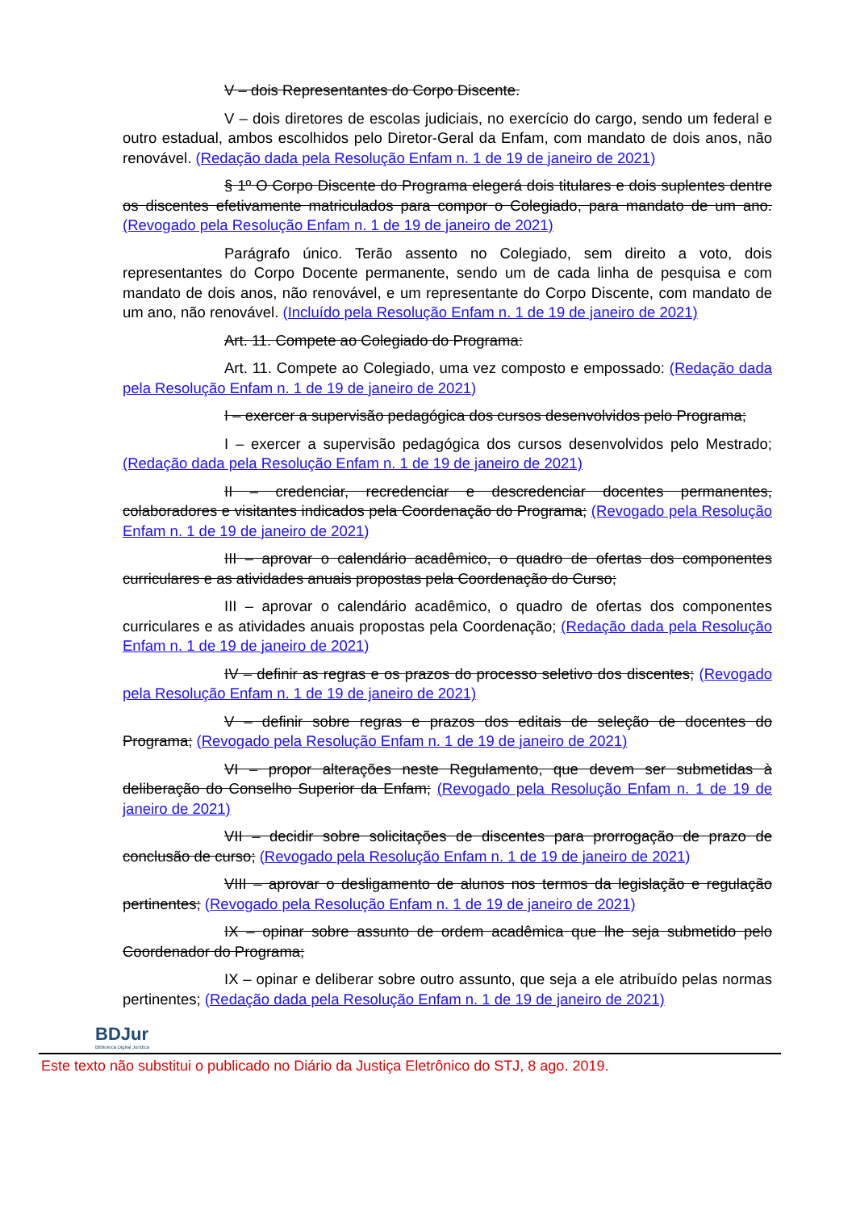V – dois Representantes do Corpo Discente.
V – dois diretores de escolas judiciais, no exercício do cargo, sendo um federal e outro estadual, ambos escolhidos pelo Diretor-Geral da Enfam, com mandato de dois anos, não renovável. (Redação dada pela Resolução Enfam n. 1 de 19 de janeiro de 2021)
§ 1º O Corpo Discente do Programa elegerá dois titulares e dois suplentes dentre os discentes efetivamente matriculados para compor o Colegiado, para mandato de um ano. (Revogado pela Resolução Enfam n. 1 de 19 de janeiro de 2021)
Parágrafo único. Terão assento no Colegiado, sem direito a voto, dois representantes do Corpo Docente permanente, sendo um de cada linha de pesquisa e com mandato de dois anos, não renovável, e um representante do Corpo Discente, com mandato de um ano, não renovável. (Incluído pela Resolução Enfam n. 1 de 19 de janeiro de 2021)
Art. 11. Compete ao Colegiado do Programa:
Art. 11. Compete ao Colegiado, uma vez composto e empossado: (Redação dada pela Resolução Enfam n. 1 de 19 de janeiro de 2021)
I – exercer a supervisão pedagógica dos cursos desenvolvidos pelo Programa;
I – exercer a supervisão pedagógica dos cursos desenvolvidos pelo Mestrado; (Redação dada pela Resolução Enfam n. 1 de 19 de janeiro de 2021)
II – credenciar, recredenciar e descredenciar docentes permanentes, colaboradores e visitantes indicados pela Coordenação do Programa; (Revogado pela Resolução Enfam n. 1 de 19 de janeiro de 2021)
III – aprovar o calendário acadêmico, o quadro de ofertas dos componentes curriculares e as atividades anuais propostas pela Coordenação do Curso;
III – aprovar o calendário acadêmico, o quadro de ofertas dos componentes curriculares e as atividades anuais propostas pela Coordenação; (Redação dada pela Resolução Enfam n. 1 de 19 de janeiro de 2021)
IV – definir as regras e os prazos do processo seletivo dos discentes; (Revogado pela Resolução Enfam n. 1 de 19 de janeiro de 2021)
V – definir sobre regras e prazos dos editais de seleção de docentes do Programa; (Revogado pela Resolução Enfam n. 1 de 19 de janeiro de 2021)
VI – propor alterações neste Regulamento, que devem ser submetidas à deliberação do Conselho Superior da Enfam; (Revogado pela Resolução Enfam n. 1 de 19 de janeiro de 2021)
VII – decidir sobre solicitações de discentes para prorrogação de prazo de conclusão de curso; (Revogado pela Resolução Enfam n. 1 de 19 de janeiro de 2021)
VIII – aprovar o desligamento de alunos nos termos da legislação e regulação pertinentes; (Revogado pela Resolução Enfam n. 1 de 19 de janeiro de 2021)
IX – opinar sobre assunto de ordem acadêmica que lhe seja submetido pelo Coordenador do Programa;
IX – opinar e deliberar sobre outro assunto, que seja a ele atribuído pelas normas pertinentes; (Redação dada pela Resolução Enfam n. 1 de 19 de janeiro de 2021)
BDJur
Biblioteca Digital Jurídica
Este texto não substitui o publicado no Diário da Justiça Eletrônico do STJ, 8 ago. 2019.